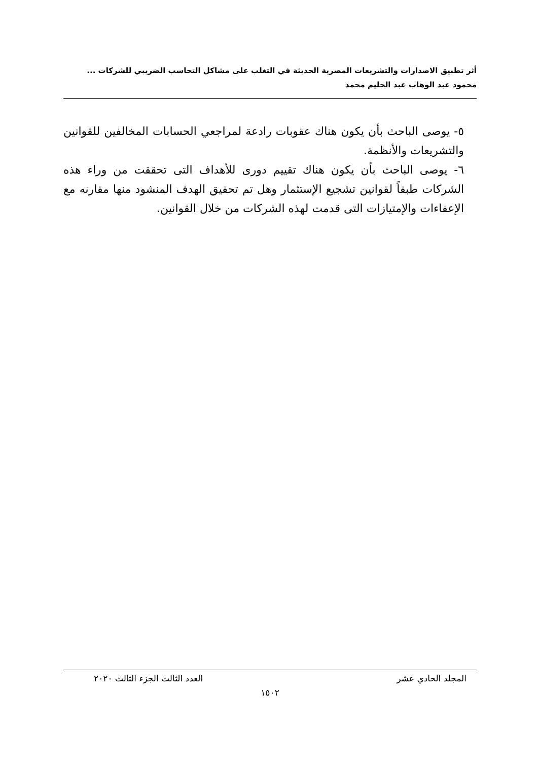أثر تطبيق الاصدارات والتشريعات المصرية الحديثة في التغلب على مشاكل التحاسب الضريبي للشركات ...
محمود عبد الوهاب عبد الحليم محمد
٥- يوصى الباحث بأن يكون هناك عقوبات رادعة لمراجعي الحسابات المخالفين للقوانين والتشريعات والأنظمة.
٦- يوصى الباحث بأن يكون هناك تقييم دورى للأهداف التى تحققت من وراء هذه الشركات طبقاً لقوانين تشجيع الإستثمار وهل تم تحقيق الهدف المنشود منها مقارنه مع الإعفاءات والإمتيازات التى قدمت لهذه الشركات من خلال القوانين.
المجلد الحادي عشر العدد الثالث الجزء الثالث ٢٠٢٠
١٥٠٢